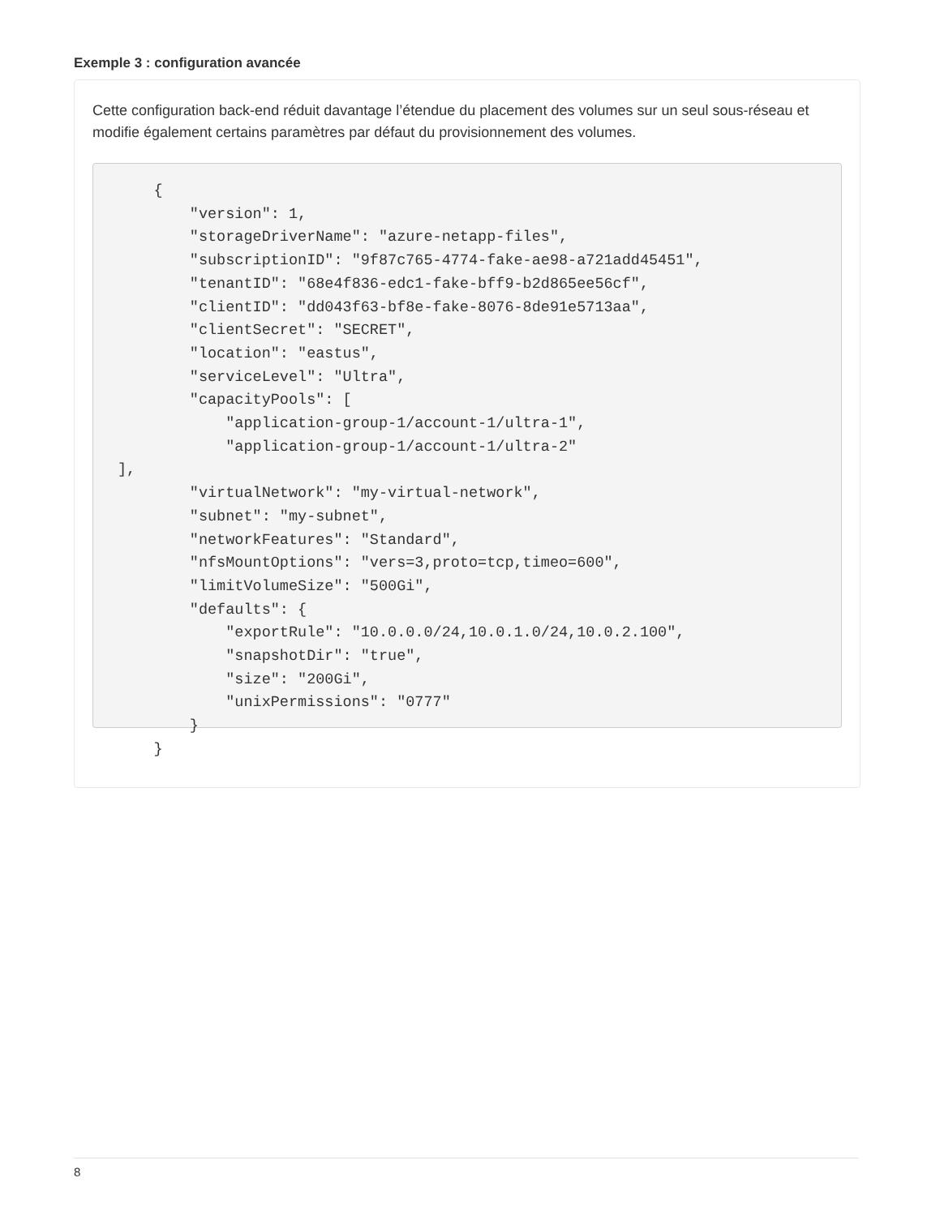Exemple 3 : configuration avancée
Cette configuration back-end réduit davantage l’étendue du placement des volumes sur un seul sous-réseau et modifie également certains paramètres par défaut du provisionnement des volumes.
    {
        "version": 1,
        "storageDriverName": "azure-netapp-files",
        "subscriptionID": "9f87c765-4774-fake-ae98-a721add45451",
        "tenantID": "68e4f836-edc1-fake-bff9-b2d865ee56cf",
        "clientID": "dd043f63-bf8e-fake-8076-8de91e5713aa",
        "clientSecret": "SECRET",
        "location": "eastus",
        "serviceLevel": "Ultra",
        "capacityPools": [
            "application-group-1/account-1/ultra-1",
            "application-group-1/account-1/ultra-2"
],
        "virtualNetwork": "my-virtual-network",
        "subnet": "my-subnet",
        "networkFeatures": "Standard",
        "nfsMountOptions": "vers=3,proto=tcp,timeo=600",
        "limitVolumeSize": "500Gi",
        "defaults": {
            "exportRule": "10.0.0.0/24,10.0.1.0/24,10.0.2.100",
            "snapshotDir": "true",
            "size": "200Gi",
            "unixPermissions": "0777"
        }
    }
8